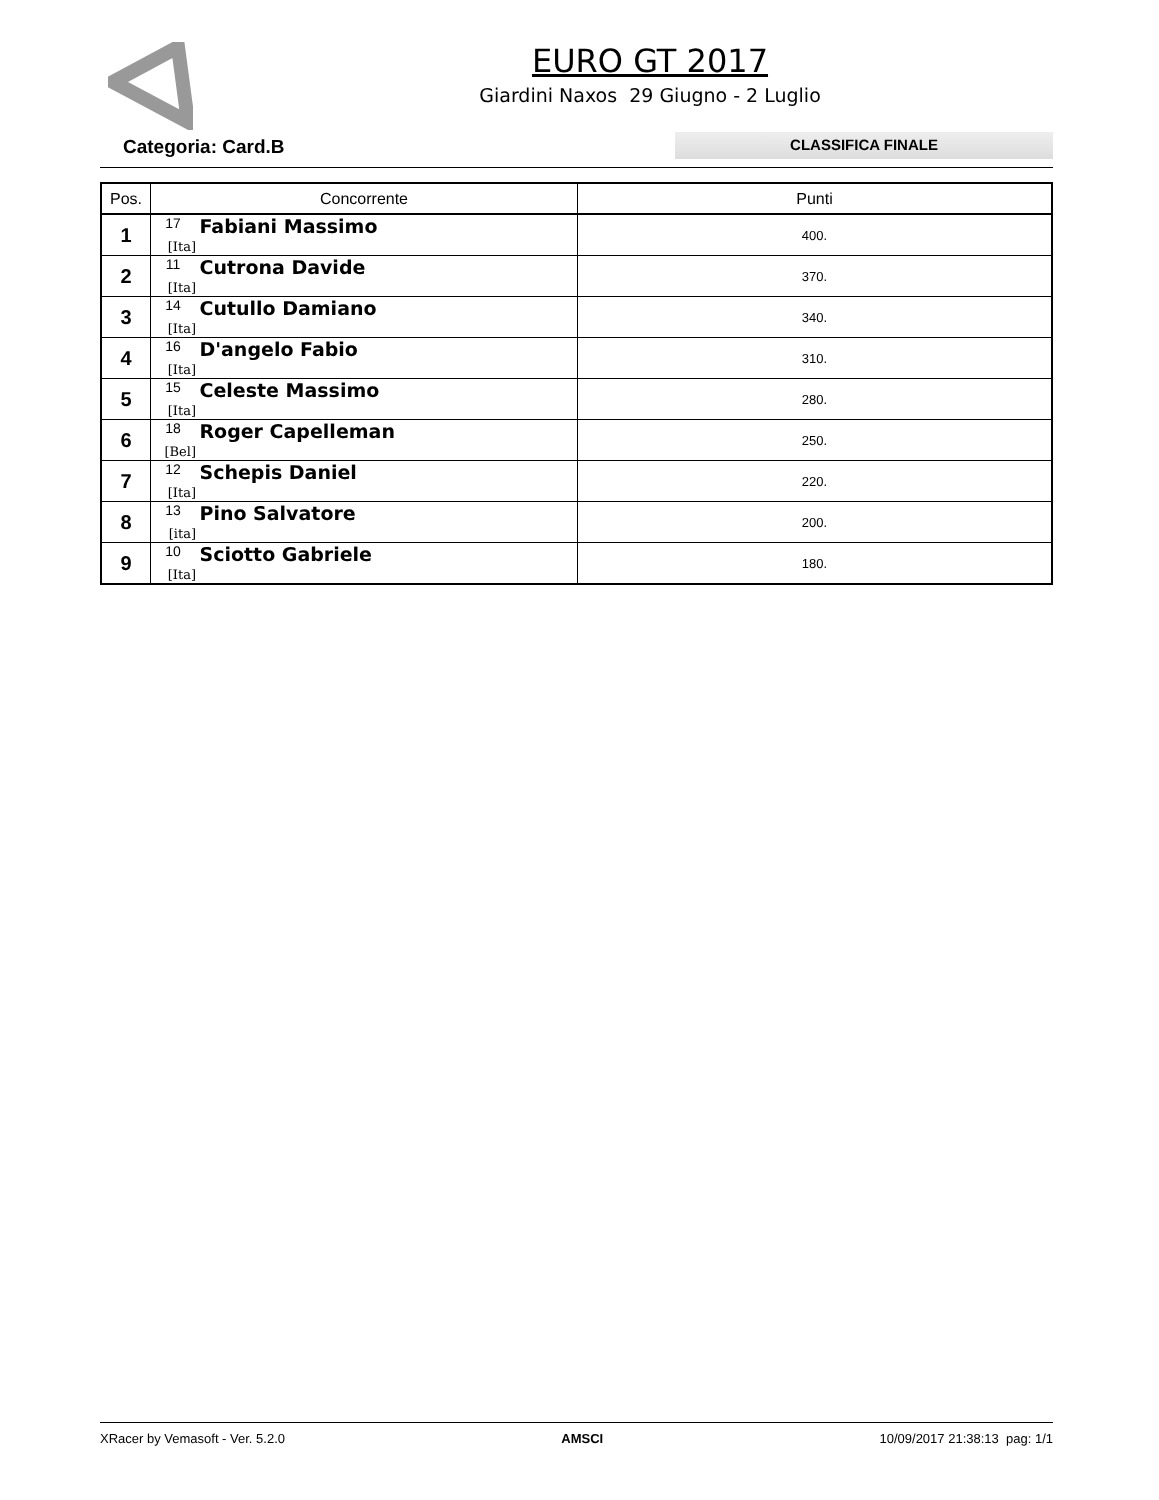EURO GT 2017
Giardini Naxos 29 Giugno - 2 Luglio
Categoria: Card.B
CLASSIFICA FINALE
| Pos. | Concorrente | Punti |
| --- | --- | --- |
| 1 | 17 Fabiani Massimo [Ita] | 400. |
| 2 | 11 Cutrona Davide [Ita] | 370. |
| 3 | 14 Cutullo Damiano [Ita] | 340. |
| 4 | 16 D'angelo Fabio [Ita] | 310. |
| 5 | 15 Celeste Massimo [Ita] | 280. |
| 6 | 18 Roger Capelleman [Bel] | 250. |
| 7 | 12 Schepis Daniel [Ita] | 220. |
| 8 | 13 Pino Salvatore [ita] | 200. |
| 9 | 10 Sciotto Gabriele [Ita] | 180. |
XRacer by Vemasoft - Ver. 5.2.0 AMSCI 10/09/2017 21:38:13 pag: 1/1